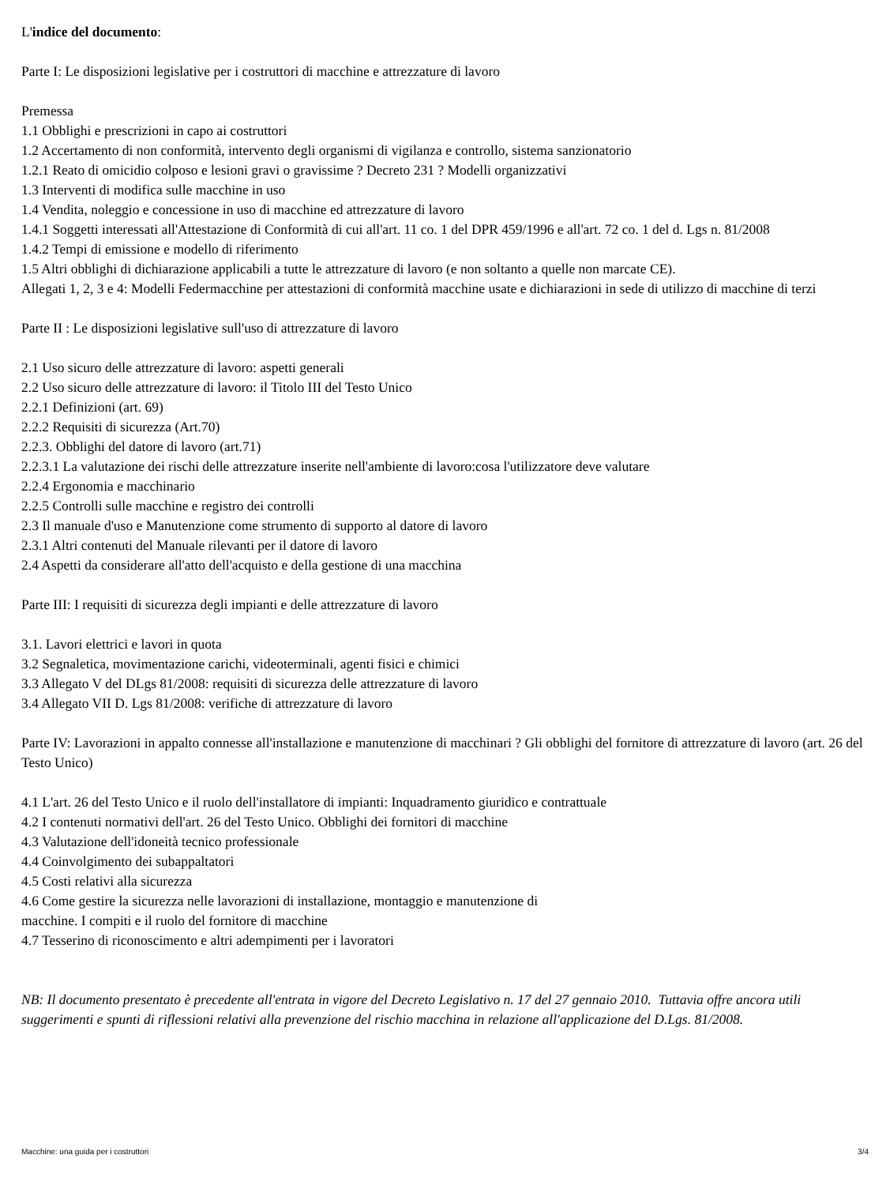L'indice del documento:
Parte I: Le disposizioni legislative per i costruttori di macchine e attrezzature di lavoro
Premessa
1.1 Obblighi e prescrizioni in capo ai costruttori
1.2 Accertamento di non conformità, intervento degli organismi di vigilanza e controllo, sistema sanzionatorio
1.2.1 Reato di omicidio colposo e lesioni gravi o gravissime ? Decreto 231 ? Modelli organizzativi
1.3 Interventi di modifica sulle macchine in uso
1.4 Vendita, noleggio e concessione in uso di macchine ed attrezzature di lavoro
1.4.1 Soggetti interessati all'Attestazione di Conformità di cui all'art. 11 co. 1 del DPR 459/1996 e all'art. 72 co. 1 del d. Lgs n. 81/2008
1.4.2 Tempi di emissione e modello di riferimento
1.5 Altri obblighi di dichiarazione applicabili a tutte le attrezzature di lavoro (e non soltanto a quelle non marcate CE).
Allegati 1, 2, 3 e 4: Modelli Federmacchine per attestazioni di conformità macchine usate e dichiarazioni in sede di utilizzo di macchine di terzi
Parte II : Le disposizioni legislative sull'uso di attrezzature di lavoro
2.1 Uso sicuro delle attrezzature di lavoro: aspetti generali
2.2 Uso sicuro delle attrezzature di lavoro: il Titolo III del Testo Unico
2.2.1 Definizioni (art. 69)
2.2.2 Requisiti di sicurezza (Art.70)
2.2.3. Obblighi del datore di lavoro (art.71)
2.2.3.1 La valutazione dei rischi delle attrezzature inserite nell'ambiente di lavoro:cosa l'utilizzatore deve valutare
2.2.4 Ergonomia e macchinario
2.2.5 Controlli sulle macchine e registro dei controlli
2.3 Il manuale d'uso e Manutenzione come strumento di supporto al datore di lavoro
2.3.1 Altri contenuti del Manuale rilevanti per il datore di lavoro
2.4 Aspetti da considerare all'atto dell'acquisto e della gestione di una macchina
Parte III: I requisiti di sicurezza degli impianti e delle attrezzature di lavoro
3.1. Lavori elettrici e lavori in quota
3.2 Segnaletica, movimentazione carichi, videoterminali, agenti fisici e chimici
3.3 Allegato V del DLgs 81/2008: requisiti di sicurezza delle attrezzature di lavoro
3.4 Allegato VII D. Lgs 81/2008: verifiche di attrezzature di lavoro
Parte IV: Lavorazioni in appalto connesse all'installazione e manutenzione di macchinari ? Gli obblighi del fornitore di attrezzature di lavoro (art. 26 del Testo Unico)
4.1 L'art. 26 del Testo Unico e il ruolo dell'installatore di impianti: Inquadramento giuridico e contrattuale
4.2 I contenuti normativi dell'art. 26 del Testo Unico. Obblighi dei fornitori di macchine
4.3 Valutazione dell'idoneità tecnico professionale
4.4 Coinvolgimento dei subappaltatori
4.5 Costi relativi alla sicurezza
4.6 Come gestire la sicurezza nelle lavorazioni di installazione, montaggio e manutenzione di
macchine. I compiti e il ruolo del fornitore di macchine
4.7 Tesserino di riconoscimento e altri adempimenti per i lavoratori
NB: Il documento presentato è precedente all'entrata in vigore del Decreto Legislativo n. 17 del 27 gennaio 2010. Tuttavia offre ancora utili suggerimenti e spunti di riflessioni relativi alla prevenzione del rischio macchina in relazione all'applicazione del D.Lgs. 81/2008.
Macchine: una guida per i costruttori 3/4